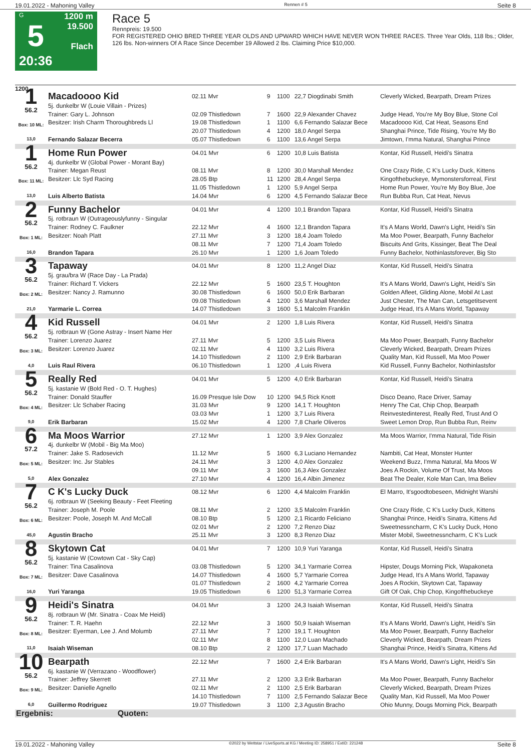19.01.2022 - Mahoning Valley Rennen # 5 Seite 8
G
5
20:36
1200 m
19.500
Flach
Race 5
Rennpreis: 19.500
FOR REGISTERED OHIO BRED THREE YEAR OLDS AND UPWARD WHICH HAVE NEVER WON THREE RACES. Three Year Olds, 118 lbs.; Older, 126 lbs. Non-winners Of A Race Since December 19 Allowed 2 lbs. Claiming Price $10,000.
1200
| 1 56.2 Box: 10 ML: 13,0 | Macadoooo Kid 5j. dunkelbr W (Louie Villain - Prizes) | 02.11 Mvr | 9 | 1100 | 22,7 Diogdinabi Smith | Cleverly Wicked, Bearpath, Dream Prizes |
| | Trainer: Gary L. Johnson | 02.09 Thistledown | 7 | 1600 | 22,9 Alexander Chavez | Judge Head, You're My Boy Blue, Stone Col |
| | Besitzer: Irish Charm Thoroughbreds Ll | 19.08 Thistledown | 1 | 1100 | 6,6 Fernando Salazar Bece | Macadoooo Kid, Cat Heat, Seasons End |
| | | 20.07 Thistledown | 4 | 1200 | 18,0 Angel Serpa | Shanghai Prince, Tide Rising, You're My Bo |
| | Fernando Salazar Becerra | 05.07 Thistledown | 6 | 1100 | 13,6 Angel Serpa | Jimtown, I'mma Natural, Shanghai Prince |
| 1 56.2 Box: 11 ML: 13,0 | Home Run Power 4j. dunkelbr W (Global Power - Morant Bay) | 04.01 Mvr | 6 | 1200 | 10,8 Luis Batista | Kontar, Kid Russell, Heidi's Sinatra |
| | Trainer: Megan Reust | 08.11 Mvr | 8 | 1200 | 30,0 Marshall Mendez | One Crazy Ride, C K's Lucky Duck, Kittens |
| | Besitzer: Llc Syd Racing | 28.05 Btp | 11 | 1200 | 28,4 Angel Serpa | Kingofthebuckeye, Mymonstersforreal, First |
| | | 11.05 Thistledown | 1 | 1200 | 5,9 Angel Serpa | Home Run Power, You're My Boy Blue, Joe |
| | Luis Alberto Batista | 14.04 Mvr | 6 | 1200 | 4,5 Fernando Salazar Bece | Run Bubba Run, Cat Heat, Nevus |
| 2 56.2 Box: 1 ML: 16,0 | Funny Bachelor 5j. rotbraun W (Outrageouslyfunny - Singular | 04.01 Mvr | 4 | 1200 | 10,1 Brandon Tapara | Kontar, Kid Russell, Heidi's Sinatra |
| | Trainer: Rodney C. Faulkner | 22.12 Mvr | 4 | 1600 | 12,1 Brandon Tapara | It's A Mans World, Dawn's Light, Heidi's Sin |
| | Besitzer: Noah Platt | 27.11 Mvr | 3 | 1200 | 18,4 Joam Toledo | Ma Moo Power, Bearpath, Funny Bachelor |
| | | 08.11 Mvr | 7 | 1200 | 71,4 Joam Toledo | Biscuits And Grits, Kissinger, Beat The Deal |
| | Brandon Tapara | 26.10 Mvr | 1 | 1200 | 1,6 Joam Toledo | Funny Bachelor, Nothinlastsforever, Big Sto |
| 3 56.2 Box: 2 ML: 21,0 | Tapaway 5j. grau/bra W (Race Day - La Prada) | 04.01 Mvr | 8 | 1200 | 11,2 Angel Diaz | Kontar, Kid Russell, Heidi's Sinatra |
| | Trainer: Richard T. Vickers | 22.12 Mvr | 5 | 1600 | 23,5 T. Houghton | It's A Mans World, Dawn's Light, Heidi's Sin |
| | Besitzer: Nancy J. Ramunno | 30.08 Thistledown | 6 | 1600 | 50,0 Erik Barbaran | Golden Afleet, Gliding Alone, Mobil At Last |
| | | 09.08 Thistledown | 4 | 1200 | 3,6 Marshall Mendez | Just Chester, The Man Can, Letsgetitsevent |
| | Yarmarie L. Correa | 14.07 Thistledown | 3 | 1600 | 5,1 Malcolm Franklin | Judge Head, It's A Mans World, Tapaway |
| 4 56.2 Box: 3 ML: 4,0 | Kid Russell 5j. rotbraun W (Gone Astray - Insert Name Her | 04.01 Mvr | 2 | 1200 | 1,8 Luis Rivera | Kontar, Kid Russell, Heidi's Sinatra |
| | Trainer: Lorenzo Juarez | 27.11 Mvr | 5 | 1200 | 3,5 Luis Rivera | Ma Moo Power, Bearpath, Funny Bachelor |
| | Besitzer: Lorenzo Juarez | 02.11 Mvr | 4 | 1100 | 3,2 Luis Rivera | Cleverly Wicked, Bearpath, Dream Prizes |
| | | 14.10 Thistledown | 2 | 1100 | 2,9 Erik Barbaran | Quality Man, Kid Russell, Ma Moo Power |
| | Luis Raul Rivera | 06.10 Thistledown | 1 | 1200 | ,4 Luis Rivera | Kid Russell, Funny Bachelor, Nothinlastsfor |
| 5 56.2 Box: 4 ML: 9,0 | Really Red 5j. kastanie W (Bold Red - O. T. Hughes) | 04.01 Mvr | 5 | 1200 | 4,0 Erik Barbaran | Kontar, Kid Russell, Heidi's Sinatra |
| | Trainer: Donald Stauffer | 16.09 Presque Isle Dow | 10 | 1200 | 94,5 Rick Knott | Disco Deano, Race Driver, Samay |
| | Besitzer: Llc Schaber Racing | 31.03 Mvr | 9 | 1200 | 14,1 T. Houghton | Henry The Cat, Chip Chop, Bearpath |
| | | 03.03 Mvr | 1 | 1200 | 3,7 Luis Rivera | Reinvestedinterest, Really Red, Trust And O |
| | Erik Barbaran | 15.02 Mvr | 4 | 1200 | 7,8 Charle Oliveros | Sweet Lemon Drop, Run Bubba Run, Reinv |
| 6 57.2 Box: 5 ML: 5,0 | Ma Moos Warrior 4j. dunkelbr W (Mobil - Big Ma Moo) | 27.12 Mvr | 1 | 1200 | 3,9 Alex Gonzalez | Ma Moos Warrior, I'mma Natural, Tide Risin |
| | Trainer: Jake S. Radosevich | 11.12 Mvr | 5 | 1600 | 6,3 Luciano Hernandez | Nambiti, Cat Heat, Monster Hunter |
| | Besitzer: Inc. Jsr Stables | 24.11 Mvr | 3 | 1200 | 4,0 Alex Gonzalez | Weekend Buzz, I'mma Natural, Ma Moos W |
| | | 09.11 Mvr | 3 | 1600 | 16,3 Alex Gonzalez | Joes A Rockin, Volume Of Trust, Ma Moos |
| | Alex Gonzalez | 27.10 Mvr | 4 | 1200 | 16,4 Albin Jimenez | Beat The Dealer, Kole Man Can, Ima Believ |
| 7 56.2 Box: 6 ML: 45,0 | C K's Lucky Duck 6j. rotbraun W (Seeking Beauty - Feet Fleeting | 08.12 Mvr | 6 | 1200 | 4,4 Malcolm Franklin | El Marro, It'sgoodtobeseen, Midnight Warshi |
| | Trainer: Joseph M. Poole | 08.11 Mvr | 2 | 1200 | 3,5 Malcolm Franklin | One Crazy Ride, C K's Lucky Duck, Kittens |
| | Besitzer: Poole, Joseph M. And McCall | 08.10 Btp | 5 | 1200 | 2,1 Ricardo Feliciano | Shanghai Prince, Heidi's Sinatra, Kittens Ad |
| | | 02.01 Mvr | 2 | 1200 | 7,2 Renzo Diaz | Sweetnessncharm, C K's Lucky Duck, Hono |
| | Agustin Bracho | 25.11 Mvr | 3 | 1200 | 8,3 Renzo Diaz | Mister Mobil, Sweetnessncharm, C K's Luck |
| 8 56.2 Box: 7 ML: 16,0 | Skytown Cat 5j. kastanie W (Cowtown Cat - Sky Cap) | 04.01 Mvr | 7 | 1200 | 10,9 Yuri Yaranga | Kontar, Kid Russell, Heidi's Sinatra |
| | Trainer: Tina Casalinova | 03.08 Thistledown | 5 | 1200 | 34,1 Yarmarie Correa | Hipster, Dougs Morning Pick, Wapakoneta |
| | Besitzer: Dave Casalinova | 14.07 Thistledown | 4 | 1600 | 5,7 Yarmarie Correa | Judge Head, It's A Mans World, Tapaway |
| | | 01.07 Thistledown | 2 | 1600 | 4,2 Yarmarie Correa | Joes A Rockin, Skytown Cat, Tapaway |
| | Yuri Yaranga | 19.05 Thistledown | 6 | 1200 | 51,3 Yarmarie Correa | Gift Of Oak, Chip Chop, Kingofthebuckeye |
| 9 56.2 Box: 8 ML: 11,0 | Heidi's Sinatra 8j. rotbraun W (Mr. Sinatra - Coax Me Heidi) | 04.01 Mvr | 3 | 1200 | 24,3 Isaiah Wiseman | Kontar, Kid Russell, Heidi's Sinatra |
| | Trainer: T. R. Haehn | 22.12 Mvr | 3 | 1600 | 50,9 Isaiah Wiseman | It's A Mans World, Dawn's Light, Heidi's Sin |
| | Besitzer: Eyerman, Lee J. And Molumb | 27.11 Mvr | 7 | 1200 | 19,1 T. Houghton | Ma Moo Power, Bearpath, Funny Bachelor |
| | | 02.11 Mvr | 8 | 1100 | 12,0 Luan Machado | Cleverly Wicked, Bearpath, Dream Prizes |
| | Isaiah Wiseman | 08.10 Btp | 2 | 1200 | 17,7 Luan Machado | Shanghai Prince, Heidi's Sinatra, Kittens Ad |
| 10 56.2 Box: 9 ML: 6,0 | Bearpath 6j. kastanie W (Verrazano - Woodflower) | 22.12 Mvr | 7 | 1600 | 2,4 Erik Barbaran | It's A Mans World, Dawn's Light, Heidi's Sin |
| | Trainer: Jeffrey Skerrett | 27.11 Mvr | 2 | 1200 | 3,3 Erik Barbaran | Ma Moo Power, Bearpath, Funny Bachelor |
| | Besitzer: Danielle Agnello | 02.11 Mvr | 2 | 1100 | 2,5 Erik Barbaran | Cleverly Wicked, Bearpath, Dream Prizes |
| | | 14.10 Thistledown | 7 | 1100 | 2,5 Fernando Salazar Bece | Quality Man, Kid Russell, Ma Moo Power |
| | Guillermo Rodriguez | 19.07 Thistledown | 3 | 1100 | 2,3 Agustin Bracho | Ohio Munny, Dougs Morning Pick, Bearpath |
| Ergebnis: Quoten: | | | | | | |
19.01.2022 - Mahoning Valley ©2022 by Wettstar / LiveSports.at KG / Meeting ID: 258951 / ExtID: 221248 Seite 8